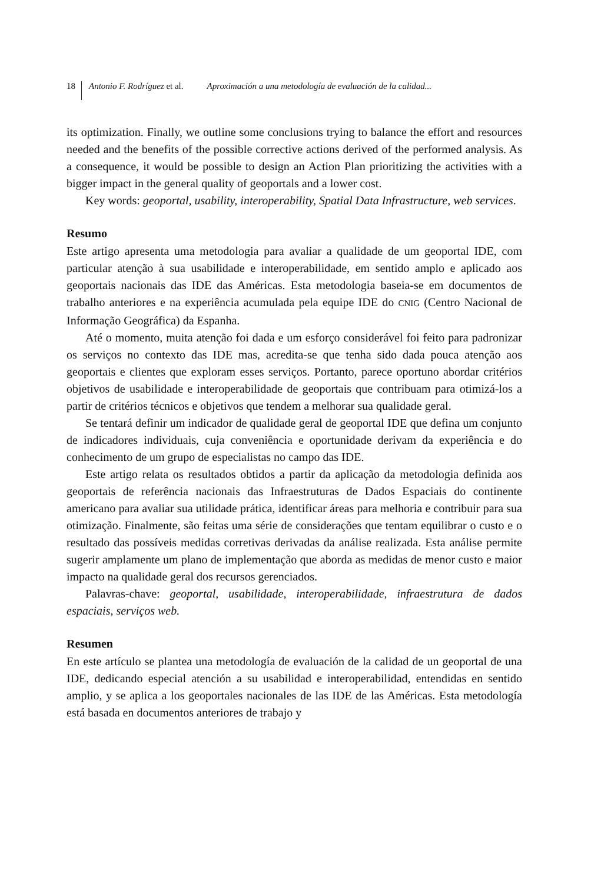18 Antonio F. Rodríguez et al. Aproximación a una metodología de evaluación de la calidad...
its optimization. Finally, we outline some conclusions trying to balance the effort and resources needed and the benefits of the possible corrective actions derived of the performed analysis. As a consequence, it would be possible to design an Action Plan prioritizing the activities with a bigger impact in the general quality of geoportals and a lower cost.
Key words: geoportal, usability, interoperability, Spatial Data Infrastructure, web services.
Resumo
Este artigo apresenta uma metodologia para avaliar a qualidade de um geoportal IDE, com particular atenção à sua usabilidade e interoperabilidade, em sentido amplo e aplicado aos geoportais nacionais das IDE das Américas. Esta metodologia baseia-se em documentos de trabalho anteriores e na experiência acumulada pela equipe IDE do CNIG (Centro Nacional de Informação Geográfica) da Espanha.
Até o momento, muita atenção foi dada e um esforço considerável foi feito para padronizar os serviços no contexto das IDE mas, acredita-se que tenha sido dada pouca atenção aos geoportais e clientes que exploram esses serviços. Portanto, parece oportuno abordar critérios objetivos de usabilidade e interoperabilidade de geoportais que contribuam para otimizá-los a partir de critérios técnicos e objetivos que tendem a melhorar sua qualidade geral.
Se tentará definir um indicador de qualidade geral de geoportal IDE que defina um conjunto de indicadores individuais, cuja conveniência e oportunidade derivam da experiência e do conhecimento de um grupo de especialistas no campo das IDE.
Este artigo relata os resultados obtidos a partir da aplicação da metodologia definida aos geoportais de referência nacionais das Infraestruturas de Dados Espaciais do continente americano para avaliar sua utilidade prática, identificar áreas para melhoria e contribuir para sua otimização. Finalmente, são feitas uma série de considerações que tentam equilibrar o custo e o resultado das possíveis medidas corretivas derivadas da análise realizada. Esta análise permite sugerir amplamente um plano de implementação que aborda as medidas de menor custo e maior impacto na qualidade geral dos recursos gerenciados.
Palavras-chave: geoportal, usabilidade, interoperabilidade, infraestrutura de dados espaciais, serviços web.
Resumen
En este artículo se plantea una metodología de evaluación de la calidad de un geoportal de una IDE, dedicando especial atención a su usabilidad e interoperabilidad, entendidas en sentido amplio, y se aplica a los geoportales nacionales de las IDE de las Américas. Esta metodología está basada en documentos anteriores de trabajo y